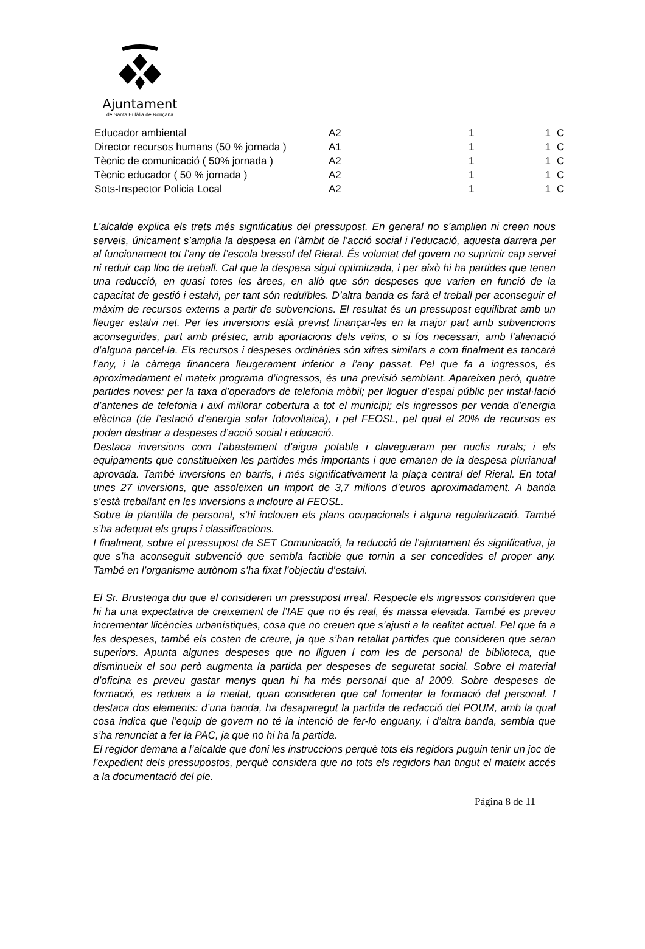Ajuntament
de Santa Eulàlia de Ronçana
| Educador ambiental | A2 | 1 | 1 | C |
| Director recursos humans (50 % jornada ) | A1 | 1 | 1 | C |
| Tècnic de comunicació ( 50% jornada ) | A2 | 1 | 1 | C |
| Tècnic educador ( 50 % jornada ) | A2 | 1 | 1 | C |
| Sots-Inspector Policia Local | A2 | 1 | 1 | C |
L’alcalde explica els trets més significatius del pressupost. En general no s’amplien ni creen nous serveis, únicament s’amplia la despesa en l’àmbit de l’acció social i l’educació, aquesta darrera per al funcionament tot l’any de l’escola bressol del Rieral. És voluntat del govern no suprimir cap servei ni reduir cap lloc de treball. Cal que la despesa sigui optimitzada, i per això hi ha partides que tenen una reducció, en quasi totes les àrees, en allò que són despeses que varien en funció de la capacitat de gestió i estalvi, per tant són reduïbles. D’altra banda es farà el treball per aconseguir el màxim de recursos externs a partir de subvencions. El resultat és un pressupost equilibrat amb un lleuger estalvi net. Per les inversions està previst finançar-les en la major part amb subvencions aconseguides, part amb préstec, amb aportacions dels veïns, o si fos necessari, amb l’alienació d’alguna parcel·la. Els recursos i despeses ordinàries són xifres similars a com finalment es tancarà l’any, i la càrrega financera lleugerament inferior a l’any passat. Pel que fa a ingressos, és aproximadament el mateix programa d’ingressos, és una previsió semblant. Apareixen però, quatre partides noves: per la taxa d’operadors de telefonia mòbil; per lloguer d’espai públic per instal·lació d’antenes de telefonia i així millorar cobertura a tot el municipi; els ingressos per venda d’energia elèctrica (de l’estació d’energia solar fotovoltaica), i pel FEOSL, pel qual el 20% de recursos es poden destinar a despeses d’acció social i educació.
Destaca inversions com l’abastament d’aigua potable i clavegueram per nuclis rurals; i els equipaments que constitueixen les partides més importants i que emanen de la despesa plurianual aprovada. També inversions en barris, i més significativament la plaça central del Rieral. En total unes 27 inversions, que assoleixen un import de 3,7 milions d’euros aproximadament. A banda s’està treballant en les inversions a incloure al FEOSL.
Sobre la plantilla de personal, s’hi inclouen els plans ocupacionals i alguna regularització. També s’ha adequat els grups i classificacions.
I finalment, sobre el pressupost de SET Comunicació, la reducció de l’ajuntament és significativa, ja que s’ha aconseguit subvenció que sembla factible que tornin a ser concedides el proper any. També en l’organisme autònom s’ha fixat l’objectiu d’estalvi.
El Sr. Brustenga diu que el consideren un pressupost irreal. Respecte els ingressos consideren que hi ha una expectativa de creixement de l’IAE que no és real, és massa elevada. També es preveu incrementar llicències urbanístiques, cosa que no creuen que s’ajusti a la realitat actual. Pel que fa a les despeses, també els costen de creure, ja que s’han retallat partides que consideren que seran superiors. Apunta algunes despeses que no lliguen l com les de personal de biblioteca, que disminueix el sou però augmenta la partida per despeses de seguretat social. Sobre el material d’oficina es preveu gastar menys quan hi ha més personal que al 2009. Sobre despeses de formació, es redueix a la meitat, quan consideren que cal fomentar la formació del personal. I destaca dos elements: d’una banda, ha desaparegut la partida de redacció del POUM, amb la qual cosa indica que l’equip de govern no té la intenció de fer-lo enguany, i d’altra banda, sembla que s’ha renunciat a fer la PAC, ja que no hi ha la partida.
El regidor demana a l’alcalde que doni les instruccions perquè tots els regidors puguin tenir un joc de l’expedient dels pressupostos, perquè considera que no tots els regidors han tingut el mateix accés a la documentació del ple.
Página 8 de 11